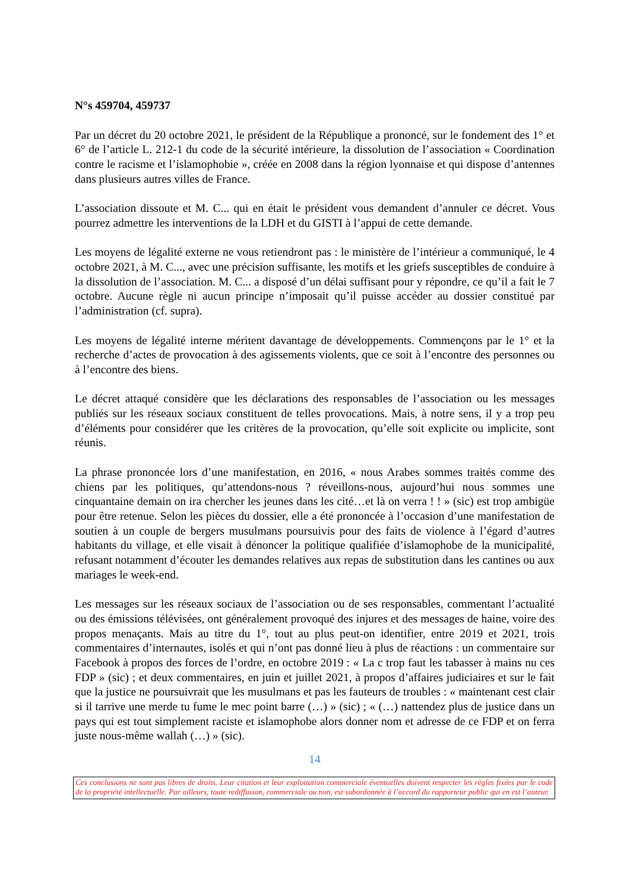N°s 459704, 459737
Par un décret du 20 octobre 2021, le président de la République a prononcé, sur le fondement des 1° et 6° de l’article L. 212-1 du code de la sécurité intérieure, la dissolution de l’association « Coordination contre le racisme et l’islamophobie », créée en 2008 dans la région lyonnaise et qui dispose d’antennes dans plusieurs autres villes de France.
L’association dissoute et M. C... qui en était le président vous demandent d’annuler ce décret. Vous pourrez admettre les interventions de la LDH et du GISTI à l’appui de cette demande.
Les moyens de légalité externe ne vous retiendront pas : le ministère de l’intérieur a communiqué, le 4 octobre 2021, à M. C..., avec une précision suffisante, les motifs et les griefs susceptibles de conduire à la dissolution de l’association. M. C... a disposé d’un délai suffisant pour y répondre, ce qu’il a fait le 7 octobre. Aucune règle ni aucun principe n’imposait qu’il puisse accéder au dossier constitué par l’administration (cf. supra).
Les moyens de légalité interne méritent davantage de développements. Commençons par le 1° et la recherche d’actes de provocation à des agissements violents, que ce soit à l’encontre des personnes ou à l’encontre des biens.
Le décret attaqué considère que les déclarations des responsables de l’association ou les messages publiés sur les réseaux sociaux constituent de telles provocations. Mais, à notre sens, il y a trop peu d’éléments pour considérer que les critères de la provocation, qu’elle soit explicite ou implicite, sont réunis.
La phrase prononcée lors d’une manifestation, en 2016, « nous Arabes sommes traités comme des chiens par les politiques, qu’attendons-nous ? réveillons-nous, aujourd’hui nous sommes une cinquantaine demain on ira chercher les jeunes dans les cité…et là on verra ! ! » (sic) est trop ambigüe pour être retenue. Selon les pièces du dossier, elle a été prononcée à l’occasion d’une manifestation de soutien à un couple de bergers musulmans poursuivis pour des faits de violence à l’égard d’autres habitants du village, et elle visait à dénoncer la politique qualifiée d’islamophobe de la municipalité, refusant notamment d’écouter les demandes relatives aux repas de substitution dans les cantines ou aux mariages le week-end.
Les messages sur les réseaux sociaux de l’association ou de ses responsables, commentant l’actualité ou des émissions télévisées, ont généralement provoqué des injures et des messages de haine, voire des propos menaçants. Mais au titre du 1°, tout au plus peut-on identifier, entre 2019 et 2021, trois commentaires d’internautes, isolés et qui n’ont pas donné lieu à plus de réactions : un commentaire sur Facebook à propos des forces de l’ordre, en octobre 2019 : « La c trop faut les tabasser à mains nu ces FDP » (sic) ; et deux commentaires, en juin et juillet 2021, à propos d’affaires judiciaires et sur le fait que la justice ne poursuivrait que les musulmans et pas les fauteurs de troubles : « maintenant cest clair si il tarrive une merde tu fume le mec point barre (…) » (sic) ; « (…) nattendez plus de justice dans un pays qui est tout simplement raciste et islamophobe alors donner nom et adresse de ce FDP et on ferra juste nous-même wallah (…) » (sic).
14
Ces conclusions ne sont pas libres de droits. Leur citation et leur exploitation commerciale éventuelles doivent respecter les règles fixées par le code de la propriété intellectuelle. Par ailleurs, toute rediffusion, commerciale ou non, est subordonnée à l’accord du rapporteur public qui en est l’auteur.